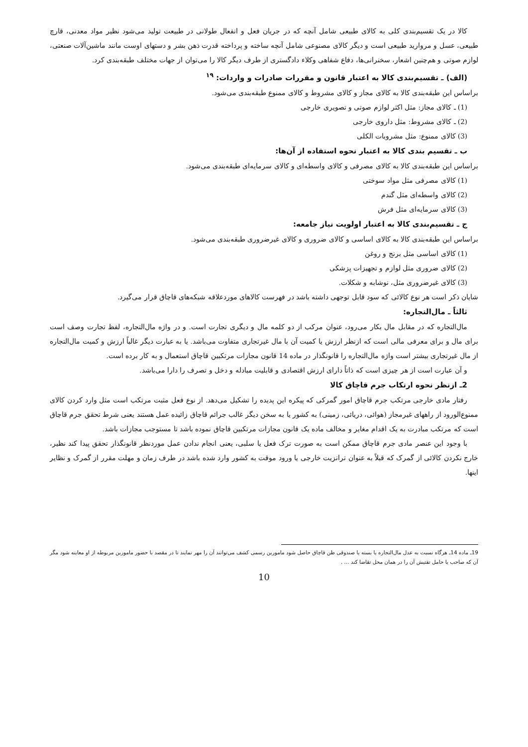کالا در یک تقسیم‌بندی کلی به کالای طبیعی شامل آنچه که در جریان فعل و انفعال طولانی در طبیعت تولید می‌شود نظیر مواد معدنی، قارچ طبیعی، عسل و مروارید طبیعی است و دیگر کالای مصنوعی شامل آنچه ساخته و پرداخته قدرت ذهن بشر و دستهای اوست مانند ماشین‌آلات صنعتی، لوازم صوتی و هم‌چنین اشعار، سخنرانی‌ها، دفاع شفاهی وکلاء دادگستری از طرف دیگر کالا را می‌توان از جهات مختلف طبقه‌بندی کرد.
(الف) ـ تقسیم‌بندی کالا به اعتبار قانون و مقررات صادرات و واردات: <sup>۱۹</sup>
براساس این طبقه‌بندی کالا به کالای مجاز و کالای مشروط و کالای ممنوع طبقه‌بندی می‌شود.
(1) ـ کالای مجاز: مثل اکثر لوازم صوتی و تصویری خارجی
(2) ـ کالای مشروط: مثل داروی خارجی
(3) کالای ممنوع: مثل مشروبات الکلی
ب ـ تقسیم بندی کالا به اعتبار نحوه استفاده از آن‌ها:
براساس این طبقه‌بندی کالا به کالای مصرفی و کالای واسطه‌ای و کالای سرمایه‌ای طبقه‌بندی می‌شود.
(1) کالای مصرفی مثل مواد سوختی
(2) کالای واسطه‌ای مثل گندم
(3) کالای سرمایه‌ای مثل فرش
ج ـ تقسیم‌بندی کالا به اعتبار اولویت نیاز جامعه:
براساس این طبقه‌بندی کالا به کالای اساسی و کالای ضروری و کالای غیرضروری طبقه‌بندی می‌شود.
(1) کالای اساسی مثل برنج و روغن
(2) کالای ضروری مثل لوازم و تجهیزات پزشکی
(3) کالای غیرضروری مثل، نوشابه و شکلات.
شایان ذکر است هر نوع کالائی که سود قابل توجهی داشته باشد در فهرست کالاهای موردعلاقه شبکه‌های قاچاق قرار می‌گیرد.
ثالثاً ـ مال‌التجاره:
مال‌التجاره که در مقابل مال بکار می‌رود، عنوان مرکب از دو کلمه مال و دیگری تجارت است. و در واژه مال‌التجاره، لفظ تجارت وصف است برای مال و برای معرفی مالی است که ازنظر ارزش یا کمیت آن با مال غیرتجاری متفاوت می‌باشد. یا به عبارت دیگر غالباً ارزش و کمیت مال‌التجاره از مال غیرتجاری بیشتر است واژه مال‌التجاره را قانونگذار در ماده 14 قانون مجازات مرتکبین قاچاق استعمال و به کار برده است.
و آن عبارت است از هر چیزی است که ذاتاً دارای ارزش اقتصادی و قابلیت مبادله و دخل و تصرف را دارا می‌باشد.
2ـ ازنظر نحوه ارتکاب جرم قاچاق کالا
رفتار مادی خارجی مرتکب جرم قاچاق امور گمرکی که پیکره این پدیده را تشکیل می‌دهد. از نوع فعل مثبت مرتکب است مثل وارد کردن کالای ممنوع‌الورود از راههای غیرمجاز (هوائی، دریائی، زمینی) به کشور یا به سخن دیگر غالب جرائم قاچاق زائیده عمل هستند یعنی شرط تحقق جرم قاچاق است که مرتکب مبادرت به یک اقدام مغایر و مخالف ماده یک قانون مجازات مرتکبین قاچاق نموده باشد تا مستوجب مجازات باشد.
با وجود این عنصر مادی جرم قاچاق ممکن است به صورت ترک فعل یا سلبی، یعنی انجام ندادن عمل موردنظر قانونگذار تحقق پیدا کند نظیر، خارج نکردن کالائی از گمرک که قبلاً به عنوان ترانزیت خارجی یا ورود موقت به کشور وارد شده باشد در طرف زمان و مهلت مقرر از گمرک و نظایر اینها.
19ـ ماده 14ـ هرگاه نسبت به عدل مال‌التجاره یا بسته یا صندوقی ظن قاچاق حاصل شود مامورین رسمی کشف می‌توانند آن را مهر نمایند تا در مقصد با حضور مامورین مربوطه از او معاینه شود مگر آن که صاحب یا حامل تفتیش آن را در همان محل تقاضا کند ... .
10